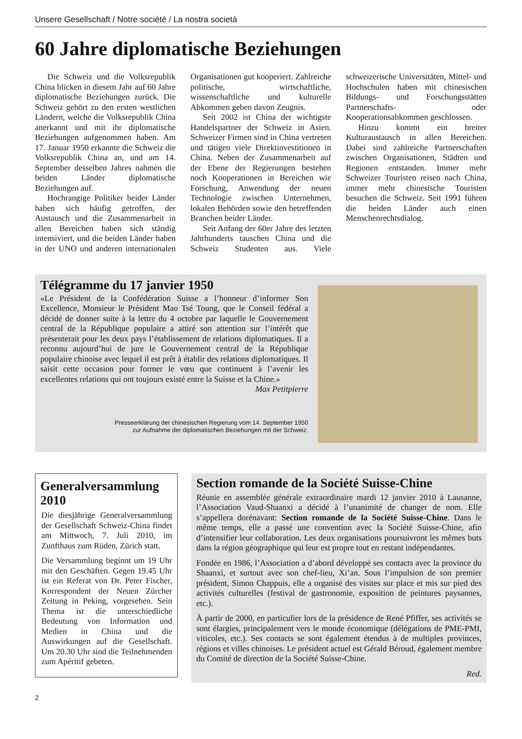Unsere Gesellschaft / Notre société / La nostra società
60 Jahre diplomatische Beziehungen
Die Schweiz und die Volksrepublik China blicken in diesem Jahr auf 60 Jahre diplomatische Beziehungen zurück. Die Schweiz gehört zu den ersten westlichen Ländern, welche die Volksrepublik China anerkannt und mit ihr diplomatische Beziehungen aufgenommen haben. Am 17. Januar 1950 erkannte die Schweiz die Volksrepublik China an, und am 14. September desselben Jahres nahmen die beiden Länder diplomatische Beziehungen auf.
Hochrangige Politiker beider Länder haben sich häufig getroffen, der Austausch und die Zusammenarbeit in allen Bereichen haben sich ständig intensiviert, und die beiden Länder haben in der UNO und anderen internationalen Organisationen gut kooperiert. Zahlreiche politische, wirtschaftliche, wissenschaftliche und kulturelle Abkommen geben davon Zeugnis.
Seit 2002 ist China der wichtigste Handelspartner der Schweiz in Asien. Schweizer Firmen sind in China vertreten und tätigen viele Direktinvestitionen in China. Neben der Zusammenarbeit auf der Ebene der Regierungen bestehen noch Kooperationen in Bereichen wie Forschung, Anwendung der neuen Technologie zwischen Unternehmen, lokalen Behörden sowie den betreffenden Branchen beider Länder.
Seit Anfang der 60er Jahre des letzten Jahrhunderts tauschen China und die Schweiz Studenten aus. Viele schweizerische Universitäten, Mittel- und Hochschulen haben mit chinesischen Bildungs- und Forschungsstätten Partnerschafts- oder Kooperationsabkommen geschlossen.
Hinzu kommt ein breiter Kulturaustausch in allen Bereichen. Dabei sind zahlreiche Partnerschaften zwischen Organisationen, Städten und Regionen entstanden. Immer mehr Schweizer Touristen reisen nach China, immer mehr chinesische Touristen besuchen die Schweiz. Seit 1991 führen die beiden Länder auch einen Menschenrechtsdialog.
Télégramme du 17 janvier 1950
«Le Président de la Confédération Suisse a l’honneur d’informer Son Excellence, Monsieur le Président Mao Tsé Toung, que le Conseil fédéral a décidé de donner suite à la lettre du 4 octobre par laquelle le Gouvernement central de la République populaire a attiré son attention sur l’intérêt que présenterait pour les deux pays l’établissement de relations diplomatiques. Il a reconnu aujourd’hui de jure le Gouvernement central de la République populaire chinoise avec lequel il est prêt à établir des relations diplomatiques. Il saisit cette occasion pour former le vœu que continuent à l’avenir les excellentes relations qui ont toujours existé entre la Suisse et la Chine.»
Max Petitpierre
Presseerklärung der chinesischen Regierung vom 14. September 1950
zur Aufnahme der diplomatischen Beziehungen mit der Schweiz.
Generalversammlung 2010
Die diesjährige Generalversammlung der Gesellschaft Schweiz-China findet am Mittwoch, 7. Juli 2010, im Zunfthaus zum Rüden, Zürich statt.
Die Versammlung beginnt um 19 Uhr mit den Geschäften. Gegen 19.45 Uhr ist ein Referat von Dr. Peter Fischer, Korrespondent der Neuen Zürcher Zeitung in Peking, vorgesehen. Sein Thema ist die unterschiedliche Bedeutung von Information und Medien in China und die Auswirkungen auf die Gesellschaft. Um 20.30 Uhr sind die Teilnehmenden zum Apéritif gebeten.
Section romande de la Société Suisse-Chine
Réunie en assemblée générale extraordinaire mardi 12 janvier 2010 à Lausanne, l’Association Vaud-Shaanxi a décidé à l’unanimité de changer de nom. Elle s’appellera dorénavant: Section romande de la Société Suisse-Chine. Dans le même temps, elle a passé une convention avec la Société Suisse-Chine, afin d’intensifier leur collaboration. Les deux organisations poursuivront les mêmes buts dans la région géographique qui leur est propre tout en restant indépendantes.
Fondée en 1986, l’Association a d’abord développé ses contacts avec la province du Shaanxi, et surtout avec son chef-lieu, Xi’an. Sous l’impulsion de son premier président, Simon Chappuis, elle a organisé des visites sur place et mis sur pied des activités culturelles (festival de gastronomie, exposition de peintures paysannes, etc.).
À partir de 2000, en particulier lors de la présidence de René Pfiffer, ses activités se sont élargies, principalement vers le monde économique (délégations de PME-PMI, viticoles, etc.). Ses contacts se sont également étendus à de multiples provinces, régions et villes chinoises. Le président actuel est Gérald Béroud, également membre du Comité de direction de la Société Suisse-Chine.
Red.
2